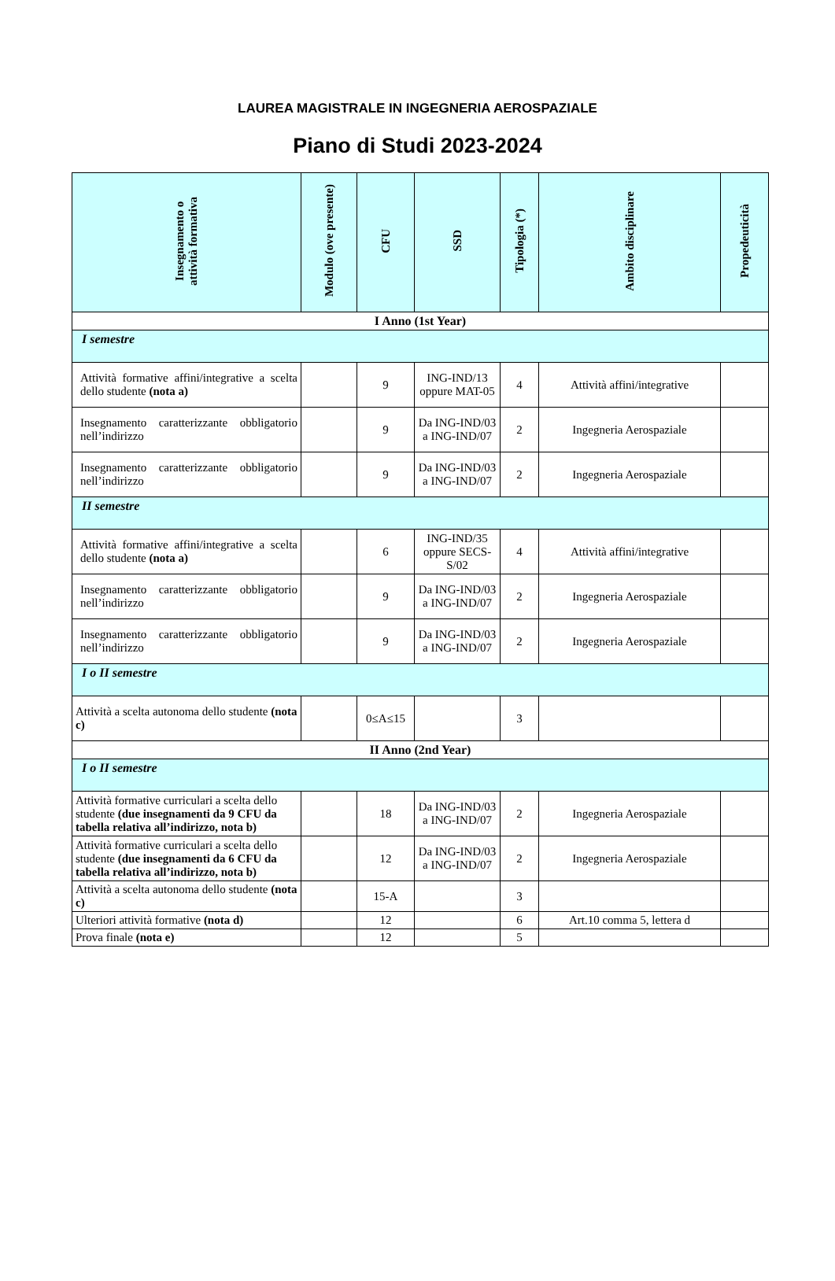LAUREA MAGISTRALE IN INGEGNERIA AEROSPAZIALE
Piano di Studi 2023-2024
| Insegnamento o attività formativa | Modulo (ove presente) | CFU | SSD | Tipologia (*) | Ambito disciplinare | Propedeuticità |
| --- | --- | --- | --- | --- | --- | --- |
| I Anno (1st Year) | | | | | | |
| I semestre | | | | | | |
| Attività formative affini/integrative a scelta dello studente (nota a) | | 9 | ING-IND/13 oppure MAT-05 | 4 | Attività affini/integrative | |
| Insegnamento caratterizzante obbligatorio nell’indirizzo | | 9 | Da ING-IND/03 a ING-IND/07 | 2 | Ingegneria Aerospaziale | |
| Insegnamento caratterizzante obbligatorio nell’indirizzo | | 9 | Da ING-IND/03 a ING-IND/07 | 2 | Ingegneria Aerospaziale | |
| II semestre | | | | | | |
| Attività formative affini/integrative a scelta dello studente (nota a) | | 6 | ING-IND/35 oppure SECS-S/02 | 4 | Attività affini/integrative | |
| Insegnamento caratterizzante obbligatorio nell’indirizzo | | 9 | Da ING-IND/03 a ING-IND/07 | 2 | Ingegneria Aerospaziale | |
| Insegnamento caratterizzante obbligatorio nell’indirizzo | | 9 | Da ING-IND/03 a ING-IND/07 | 2 | Ingegneria Aerospaziale | |
| I o II semestre | | | | | | |
| Attività a scelta autonoma dello studente (nota c) | | 0≤A≤15 | | 3 | | |
| II Anno (2nd Year) | | | | | | |
| I o II semestre | | | | | | |
| Attività formative curriculari a scelta dello studente (due insegnamenti da 9 CFU da tabella relativa all’indirizzo, nota b) | | 18 | Da ING-IND/03 a ING-IND/07 | 2 | Ingegneria Aerospaziale | |
| Attività formative curriculari a scelta dello studente (due insegnamenti da 6 CFU da tabella relativa all’indirizzo, nota b) | | 12 | Da ING-IND/03 a ING-IND/07 | 2 | Ingegneria Aerospaziale | |
| Attività a scelta autonoma dello studente (nota c) | | 15-A | | 3 | | |
| Ulteriori attività formative (nota d) | | 12 | | 6 | Art.10 comma 5, lettera d | |
| Prova finale (nota e) | | 12 | | 5 | | |